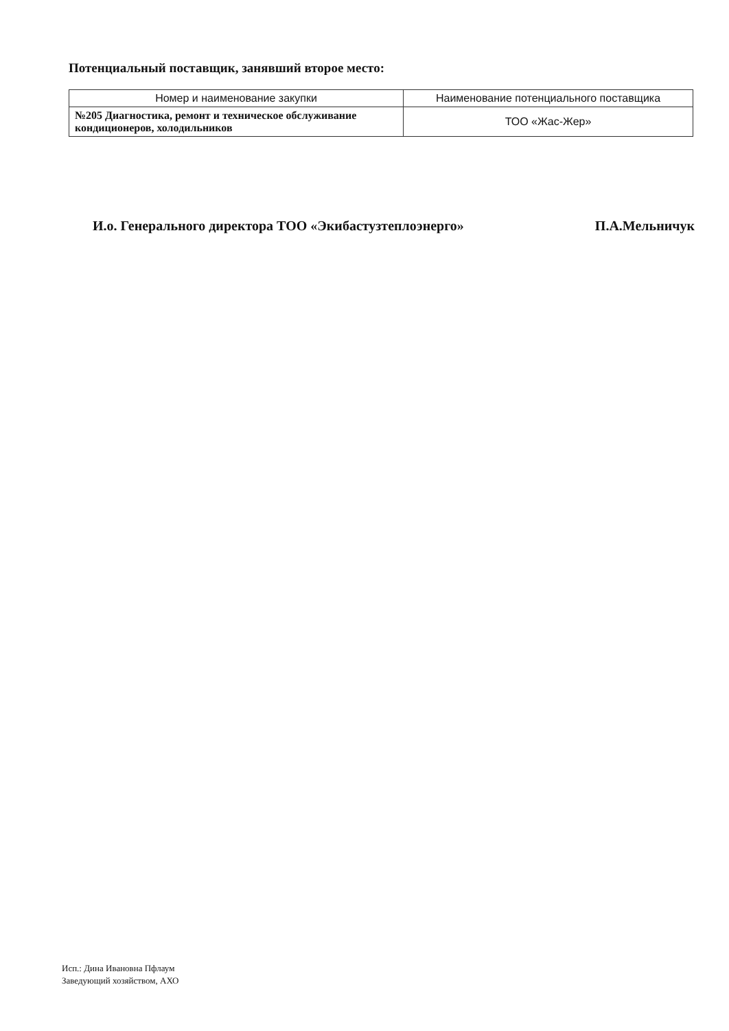Потенциальный поставщик, занявший второе место:
| Номер и наименование закупки | Наименование потенциального поставщика |
| --- | --- |
| №205 Диагностика, ремонт и техническое обслуживание кондиционеров, холодильников | ТОО «Жас-Жер» |
И.о. Генерального директора ТОО «Экибастузтеплоэнерго» П.А.Мельничук
Исп.: Дина Ивановна Пфлаум
Заведующий хозяйством, АХО